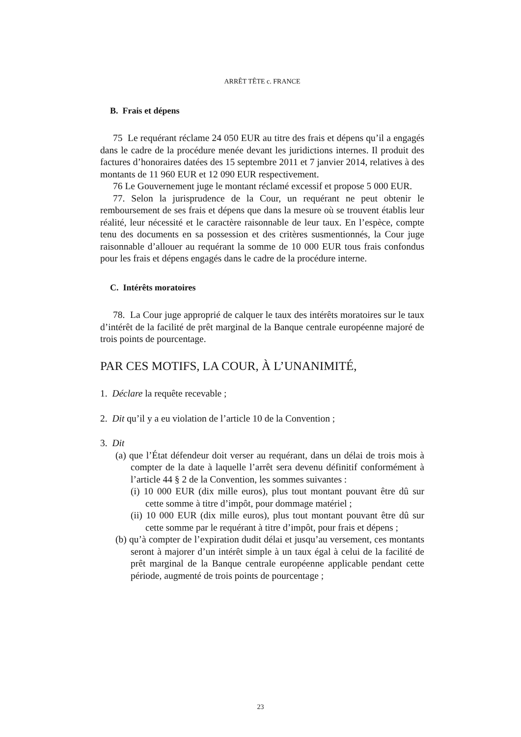ARRÊT TÊTE c. FRANCE
B. Frais et dépens
75 Le requérant réclame 24 050 EUR au titre des frais et dépens qu’il a engagés dans le cadre de la procédure menée devant les juridictions internes. Il produit des factures d’honoraires datées des 15 septembre 2011 et 7 janvier 2014, relatives à des montants de 11 960 EUR et 12 090 EUR respectivement.
76 Le Gouvernement juge le montant réclamé excessif et propose 5 000 EUR.
77. Selon la jurisprudence de la Cour, un requérant ne peut obtenir le remboursement de ses frais et dépens que dans la mesure où se trouvent établis leur réalité, leur nécessité et le caractère raisonnable de leur taux. En l’espèce, compte tenu des documents en sa possession et des critères susmentionnés, la Cour juge raisonnable d’allouer au requérant la somme de 10 000 EUR tous frais confondus pour les frais et dépens engagés dans le cadre de la procédure interne.
C. Intérêts moratoires
78. La Cour juge approprié de calquer le taux des intérêts moratoires sur le taux d’intérêt de la facilité de prêt marginal de la Banque centrale européenne majoré de trois points de pourcentage.
PAR CES MOTIFS, LA COUR, À L’UNANIMITÉ,
1. Déclare la requête recevable ;
2. Dit qu’il y a eu violation de l’article 10 de la Convention ;
3. Dit
(a) que l’État défendeur doit verser au requérant, dans un délai de trois mois à compter de la date à laquelle l’arrêt sera devenu définitif conformément à l’article 44 § 2 de la Convention, les sommes suivantes :
(i) 10 000 EUR (dix mille euros), plus tout montant pouvant être dû sur cette somme à titre d’impôt, pour dommage matériel ;
(ii) 10 000 EUR (dix mille euros), plus tout montant pouvant être dû sur cette somme par le requérant à titre d’impôt, pour frais et dépens ;
(b) qu’à compter de l’expiration dudit délai et jusqu’au versement, ces montants seront à majorer d’un intérêt simple à un taux égal à celui de la facilité de prêt marginal de la Banque centrale européenne applicable pendant cette période, augmenté de trois points de pourcentage ;
23